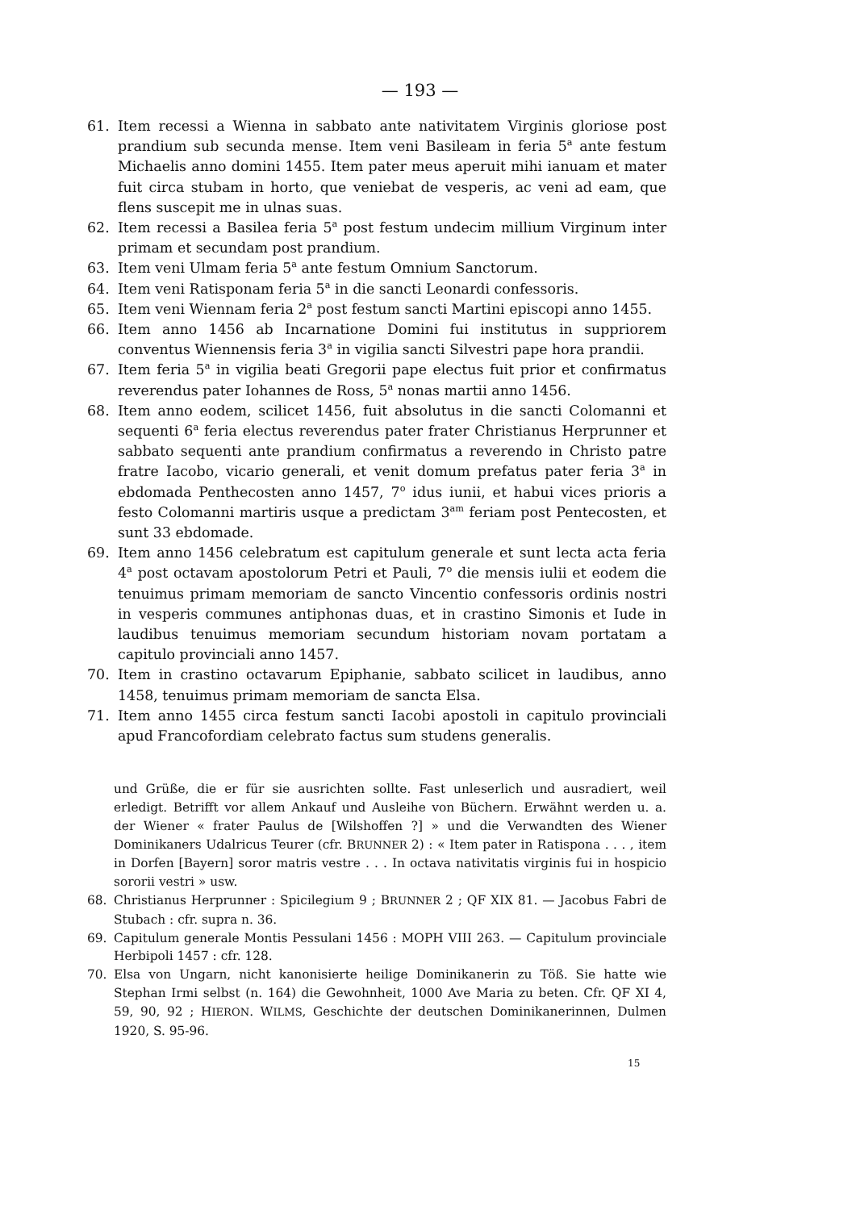— 193 —
61. Item recessi a Wienna in sabbato ante nativitatem Virginis gloriose post prandium sub secunda mense. Item veni Basileam in feria 5<sup>a</sup> ante festum Michaelis anno domini 1455. Item pater meus aperuit mihi ianuam et mater fuit circa stubam in horto, que veniebat de vesperis, ac veni ad eam, que flens suscepit me in ulnas suas.
62. Item recessi a Basilea feria 5<sup>a</sup> post festum undecim millium Virginum inter primam et secundam post prandium.
63. Item veni Ulmam feria 5<sup>a</sup> ante festum Omnium Sanctorum.
64. Item veni Ratisponam feria 5<sup>a</sup> in die sancti Leonardi confessoris.
65. Item veni Wiennam feria 2<sup>a</sup> post festum sancti Martini episcopi anno 1455.
66. Item anno 1456 ab Incarnatione Domini fui institutus in suppriorem conventus Wiennensis feria 3<sup>a</sup> in vigilia sancti Silvestri pape hora prandii.
67. Item feria 5<sup>a</sup> in vigilia beati Gregorii pape electus fuit prior et confirmatus reverendus pater Iohannes de Ross, 5<sup>a</sup> nonas martii anno 1456.
68. Item anno eodem, scilicet 1456, fuit absolutus in die sancti Colomanni et sequenti 6<sup>a</sup> feria electus reverendus pater frater Christianus Herprunner et sabbato sequenti ante prandium confirmatus a reverendo in Christo patre fratre Iacobo, vicario generali, et venit domum prefatus pater feria 3<sup>a</sup> in ebdomada Penthecosten anno 1457, 7<sup>o</sup> idus iunii, et habui vices prioris a festo Colomanni martiris usque a predictam 3<sup>am</sup> feriam post Pentecosten, et sunt 33 ebdomade.
69. Item anno 1456 celebratum est capitulum generale et sunt lecta acta feria 4<sup>a</sup> post octavam apostolorum Petri et Pauli, 7<sup>o</sup> die mensis iulii et eodem die tenuimus primam memoriam de sancto Vincentio confessoris ordinis nostri in vesperis communes antiphonas duas, et in crastino Simonis et Iude in laudibus tenuimus memoriam secundum historiam novam portatam a capitulo provinciali anno 1457.
70. Item in crastino octavarum Epiphanie, sabbato scilicet in laudibus, anno 1458, tenuimus primam memoriam de sancta Elsa.
71. Item anno 1455 circa festum sancti Iacobi apostoli in capitulo provinciali apud Francofordiam celebrato factus sum studens generalis.
und Grüße, die er für sie ausrichten sollte. Fast unleserlich und ausradiert, weil erledigt. Betrifft vor allem Ankauf und Ausleihe von Büchern. Erwähnt werden u. a. der Wiener « frater Paulus de [Wilshoffen ?] » und die Verwandten des Wiener Dominikaners Udalricus Teurer (cfr. BRUNNER 2) : « Item pater in Ratispona . . . , item in Dorfen [Bayern] soror matris vestre . . . In octava nativitatis virginis fui in hospicio sororii vestri » usw.
68. Christianus Herprunner : Spicilegium 9 ; BRUNNER 2 ; QF XIX 81. — Jacobus Fabri de Stubach : cfr. supra n. 36.
69. Capitulum generale Montis Pessulani 1456 : MOPH VIII 263. — Capitulum provinciale Herbipoli 1457 : cfr. 128.
70. Elsa von Ungarn, nicht kanonisierte heilige Dominikanerin zu Töß. Sie hatte wie Stephan Irmi selbst (n. 164) die Gewohnheit, 1000 Ave Maria zu beten. Cfr. QF XI 4, 59, 90, 92 ; HIERON. WILMS, Geschichte der deutschen Dominikanerinnen, Dulmen 1920, S. 95-96.
15